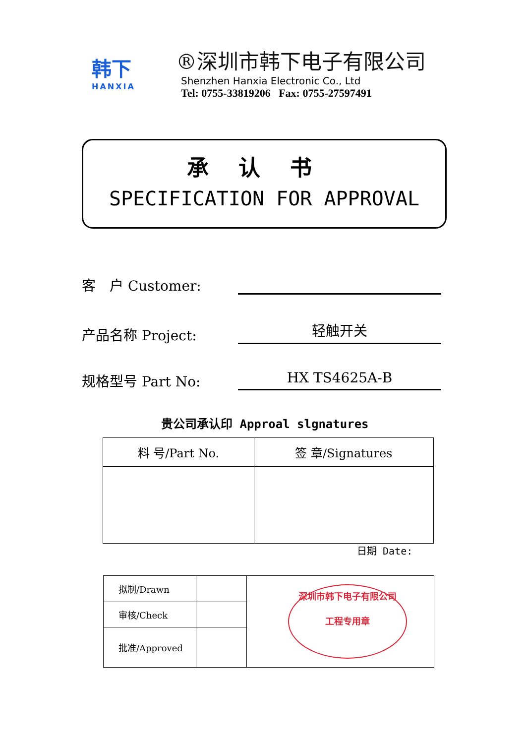韩下
HANXIA
®深圳市韩下电子有限公司
Shenzhen Hanxia Electronic Co., Ltd
Tel: 0755-33819206 Fax: 0755-27597491
承认书
SPECIFICATION FOR APPROVAL
客　户 Customer:
产品名称 Project:
轻触开关
规格型号 Part No:
HX TS4625A-B
贵公司承认印 Approal slgnatures
| 料 号/Part No. | 签 章/Signatures |
| --- | --- |
日期 Date:
| 拟制/Drawn | | 深圳市韩下电子有限公司 工程专用章 |
| 审核/Check | | |
| 批准/Approved | | |